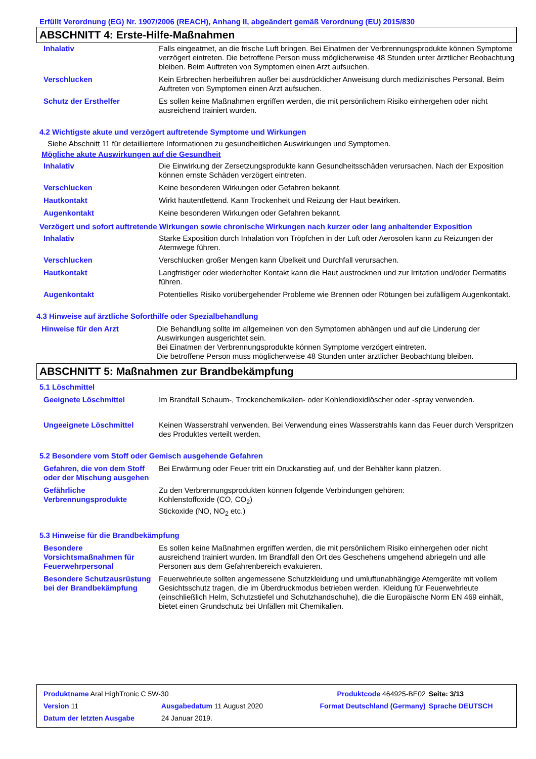Erfüllt Verordnung (EG) Nr. 1907/2006 (REACH), Anhang II, abgeändert gemäß Verordnung (EU) 2015/830
ABSCHNITT 4: Erste-Hilfe-Maßnahmen
| Inhalativ | Falls eingeatmet, an die frische Luft bringen. Bei Einatmen der Verbrennungsprodukte können Symptome verzögert eintreten. Die betroffene Person muss möglicherweise 48 Stunden unter ärztlicher Beobachtung bleiben. Beim Auftreten von Symptomen einen Arzt aufsuchen. |
| Verschlucken | Kein Erbrechen herbeiführen außer bei ausdrücklicher Anweisung durch medizinisches Personal. Beim Auftreten von Symptomen einen Arzt aufsuchen. |
| Schutz der Ersthelfer | Es sollen keine Maßnahmen ergriffen werden, die mit persönlichem Risiko einhergehen oder nicht ausreichend trainiert wurden. |
4.2 Wichtigste akute und verzögert auftretende Symptome und Wirkungen
Siehe Abschnitt 11 für detailliertere Informationen zu gesundheitlichen Auswirkungen und Symptomen.
Mögliche akute Auswirkungen auf die Gesundheit
| Inhalativ | Die Einwirkung der Zersetzungsprodukte kann Gesundheitsschäden verursachen. Nach der Exposition können ernste Schäden verzögert eintreten. |
| Verschlucken | Keine besonderen Wirkungen oder Gefahren bekannt. |
| Hautkontakt | Wirkt hautentfettend. Kann Trockenheit und Reizung der Haut bewirken. |
| Augenkontakt | Keine besonderen Wirkungen oder Gefahren bekannt. |
Verzögert und sofort auftretende Wirkungen sowie chronische Wirkungen nach kurzer oder lang anhaltender Exposition
| Inhalativ | Starke Exposition durch Inhalation von Tröpfchen in der Luft oder Aerosolen kann zu Reizungen der Atemwege führen. |
| Verschlucken | Verschlucken großer Mengen kann Übelkeit und Durchfall verursachen. |
| Hautkontakt | Langfristiger oder wiederholter Kontakt kann die Haut austrocknen und zur Irritation und/oder Dermatitis führen. |
| Augenkontakt | Potentielles Risiko vorübergehender Probleme wie Brennen oder Rötungen bei zufälligem Augenkontakt. |
4.3 Hinweise auf ärztliche Soforthilfe oder Spezialbehandlung
| Hinweise für den Arzt | Die Behandlung sollte im allgemeinen von den Symptomen abhängen und auf die Linderung der Auswirkungen ausgerichtet sein. Bei Einatmen der Verbrennungsprodukte können Symptome verzögert eintreten. Die betroffene Person muss möglicherweise 48 Stunden unter ärztlicher Beobachtung bleiben. |
ABSCHNITT 5: Maßnahmen zur Brandbekämpfung
5.1 Löschmittel
| Geeignete Löschmittel | Im Brandfall Schaum-, Trockenchemikalien- oder Kohlendioxidlöscher oder -spray verwenden. |
| Ungeeignete Löschmittel | Keinen Wasserstrahl verwenden. Bei Verwendung eines Wasserstrahls kann das Feuer durch Verspritzen des Produktes verteilt werden. |
5.2 Besondere vom Stoff oder Gemisch ausgehende Gefahren
| Gefahren, die von dem Stoff oder der Mischung ausgehen | Bei Erwärmung oder Feuer tritt ein Druckanstieg auf, und der Behälter kann platzen. |
| Gefährliche Verbrennungsprodukte | Zu den Verbrennungsprodukten können folgende Verbindungen gehören: Kohlenstoffoxide (CO, CO<sub>2</sub>) Stickoxide (NO, NO<sub>2</sub> etc.) |
5.3 Hinweise für die Brandbekämpfung
| Besondere Vorsichtsmaßnahmen für Feuerwehrpersonal | Es sollen keine Maßnahmen ergriffen werden, die mit persönlichem Risiko einhergehen oder nicht ausreichend trainiert wurden. Im Brandfall den Ort des Geschehens umgehend abriegeln und alle Personen aus dem Gefahrenbereich evakuieren. |
| Besondere Schutzausrüstung bei der Brandbekämpfung | Feuerwehrleute sollten angemessene Schutzkleidung und umluftunabhängige Atemgeräte mit vollem Gesichtsschutz tragen, die im Überdruckmodus betrieben werden. Kleidung für Feuerwehrleute (einschließlich Helm, Schutzstiefel und Schutzhandschuhe), die die Europäische Norm EN 469 einhält, bietet einen Grundschutz bei Unfällen mit Chemikalien. |
| Produktname Aral HighTronic C 5W-30 | | | Produktcode 464925-BE02 | Seite: 3/13 |
| Version 11 | Ausgabedatum 11 August 2020 | | Format Deutschland (Germany) | Sprache DEUTSCH |
| Datum der letzten Ausgabe | | 24 Januar 2019. | | |